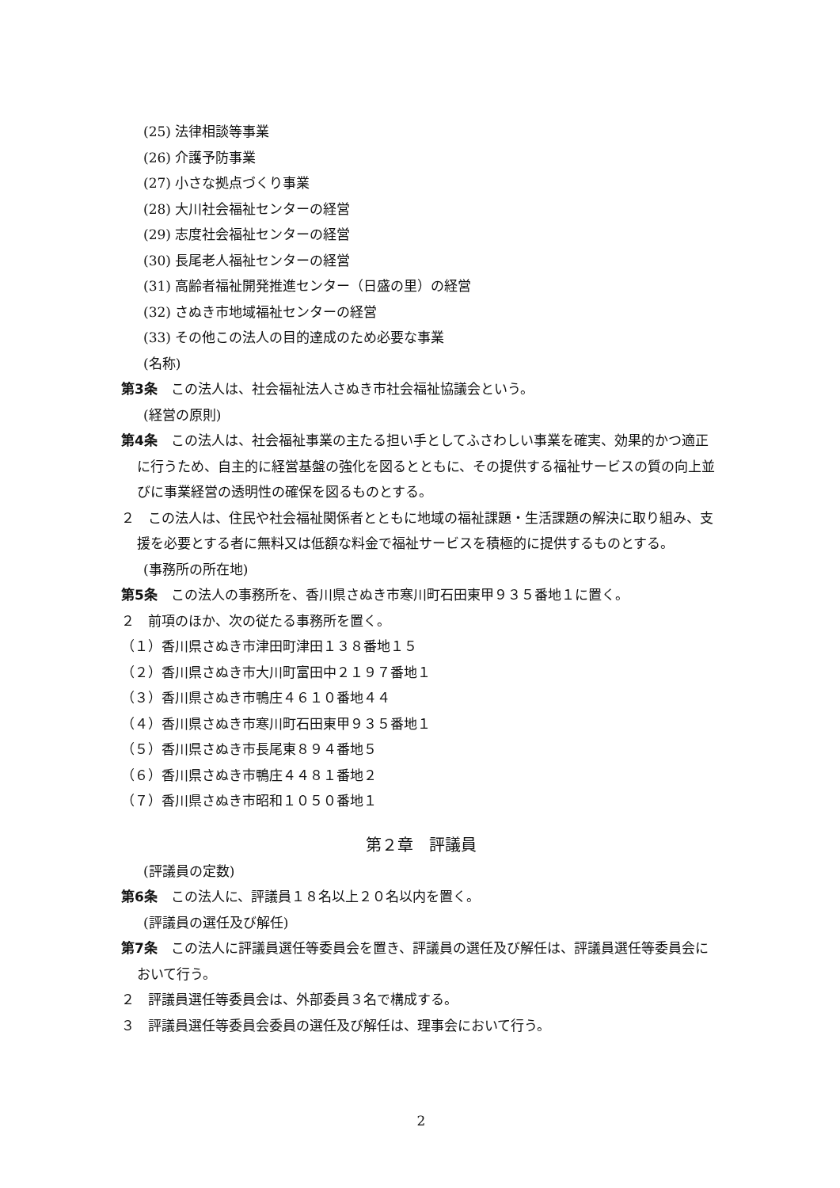(25) 法律相談等事業
(26) 介護予防事業
(27) 小さな拠点づくり事業
(28) 大川社会福祉センターの経営
(29) 志度社会福祉センターの経営
(30) 長尾老人福祉センターの経営
(31) 高齢者福祉開発推進センター（日盛の里）の経営
(32) さぬき市地域福祉センターの経営
(33) その他この法人の目的達成のため必要な事業
(名称)
第3条　この法人は、社会福祉法人さぬき市社会福祉協議会という。
(経営の原則)
第4条　この法人は、社会福祉事業の主たる担い手としてふさわしい事業を確実、効果的かつ適正に行うため、自主的に経営基盤の強化を図るとともに、その提供する福祉サービスの質の向上並びに事業経営の透明性の確保を図るものとする。
２　この法人は、住民や社会福祉関係者とともに地域の福祉課題・生活課題の解決に取り組み、支援を必要とする者に無料又は低額な料金で福祉サービスを積極的に提供するものとする。
(事務所の所在地)
第5条　この法人の事務所を、香川県さぬき市寒川町石田東甲９３５番地１に置く。
２　前項のほか、次の従たる事務所を置く。
（１）香川県さぬき市津田町津田１３８番地１５
（２）香川県さぬき市大川町富田中２１９７番地１
（３）香川県さぬき市鴨庄４６１０番地４４
（４）香川県さぬき市寒川町石田東甲９３５番地１
（５）香川県さぬき市長尾東８９４番地５
（６）香川県さぬき市鴨庄４４８１番地２
（７）香川県さぬき市昭和１０５０番地１
第２章　評議員
(評議員の定数)
第6条　この法人に、評議員１８名以上２０名以内を置く。
(評議員の選任及び解任)
第7条　この法人に評議員選任等委員会を置き、評議員の選任及び解任は、評議員選任等委員会において行う。
２　評議員選任等委員会は、外部委員３名で構成する。
３　評議員選任等委員会委員の選任及び解任は、理事会において行う。
2